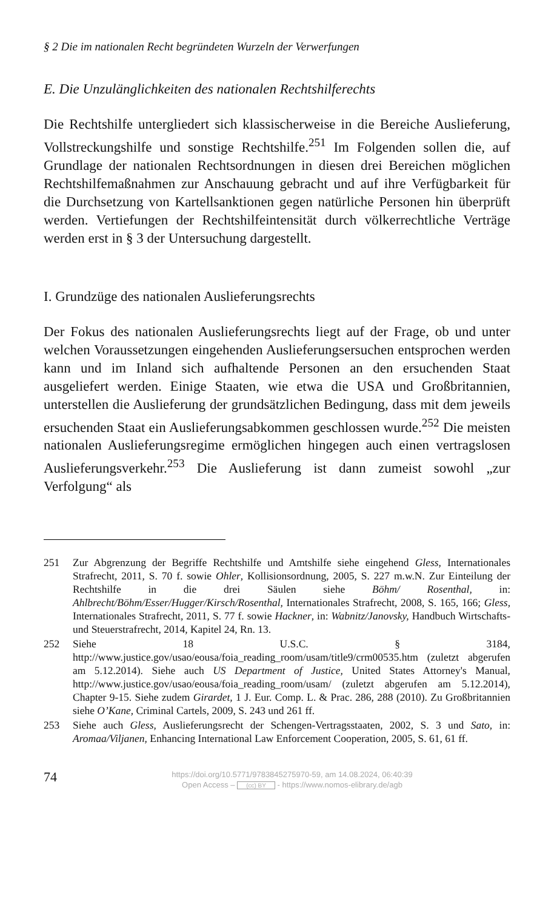§ 2 Die im nationalen Recht begründeten Wurzeln der Verwerfungen
E. Die Unzulänglichkeiten des nationalen Rechtshilferechts
Die Rechtshilfe untergliedert sich klassischerweise in die Bereiche Auslieferung, Vollstreckungshilfe und sonstige Rechtshilfe.<sup>251</sup> Im Folgenden sollen die, auf Grundlage der nationalen Rechtsordnungen in diesen drei Bereichen möglichen Rechtshilfemaßnahmen zur Anschauung gebracht und auf ihre Verfügbarkeit für die Durchsetzung von Kartellsanktionen gegen natürliche Personen hin überprüft werden. Vertiefungen der Rechtshilfeintensität durch völkerrechtliche Verträge werden erst in § 3 der Untersuchung dargestellt.
I. Grundzüge des nationalen Auslieferungsrechts
Der Fokus des nationalen Auslieferungsrechts liegt auf der Frage, ob und unter welchen Voraussetzungen eingehenden Auslieferungsersuchen entsprochen werden kann und im Inland sich aufhaltende Personen an den ersuchenden Staat ausgeliefert werden. Einige Staaten, wie etwa die USA und Großbritannien, unterstellen die Auslieferung der grundsätzlichen Bedingung, dass mit dem jeweils ersuchenden Staat ein Auslieferungsabkommen geschlossen wurde.<sup>252</sup> Die meisten nationalen Auslieferungsregime ermöglichen hingegen auch einen vertragslosen Auslieferungsverkehr.<sup>253</sup> Die Auslieferung ist dann zumeist sowohl „zur Verfolgung“ als
251 Zur Abgrenzung der Begriffe Rechtshilfe und Amtshilfe siehe eingehend Gless, Internationales Strafrecht, 2011, S. 70 f. sowie Ohler, Kollisionsordnung, 2005, S. 227 m.w.N. Zur Einteilung der Rechtshilfe in die drei Säulen siehe Böhm/ Rosenthal, in: Ahlbrecht/Böhm/Esser/Hugger/Kirsch/Rosenthal, Internationales Strafrecht, 2008, S. 165, 166; Gless, Internationales Strafrecht, 2011, S. 77 f. sowie Hackner, in: Wabnitz/Janovsky, Handbuch Wirtschafts- und Steuerstrafrecht, 2014, Kapitel 24, Rn. 13.
252 Siehe 18 U.S.C. § 3184, http://www.justice.gov/usao/eousa/foia_reading_room/usam/title9/crm00535.htm (zuletzt abgerufen am 5.12.2014). Siehe auch US Department of Justice, United States Attorney's Manual, http://www.justice.gov/usao/eousa/foia_reading_room/usam/ (zuletzt abgerufen am 5.12.2014), Chapter 9-15. Siehe zudem Girardet, 1 J. Eur. Comp. L. & Prac. 286, 288 (2010). Zu Großbritannien siehe O’Kane, Criminal Cartels, 2009, S. 243 und 261 ff.
253 Siehe auch Gless, Auslieferungsrecht der Schengen-Vertragsstaaten, 2002, S. 3 und Sato, in: Aromaa/Viljanen, Enhancing International Law Enforcement Cooperation, 2005, S. 61, 61 ff.
74
https://doi.org/10.5771/9783845275970-59, am 14.08.2024, 06:40:39
Open Access – (cc) BY - https://www.nomos-elibrary.de/agb